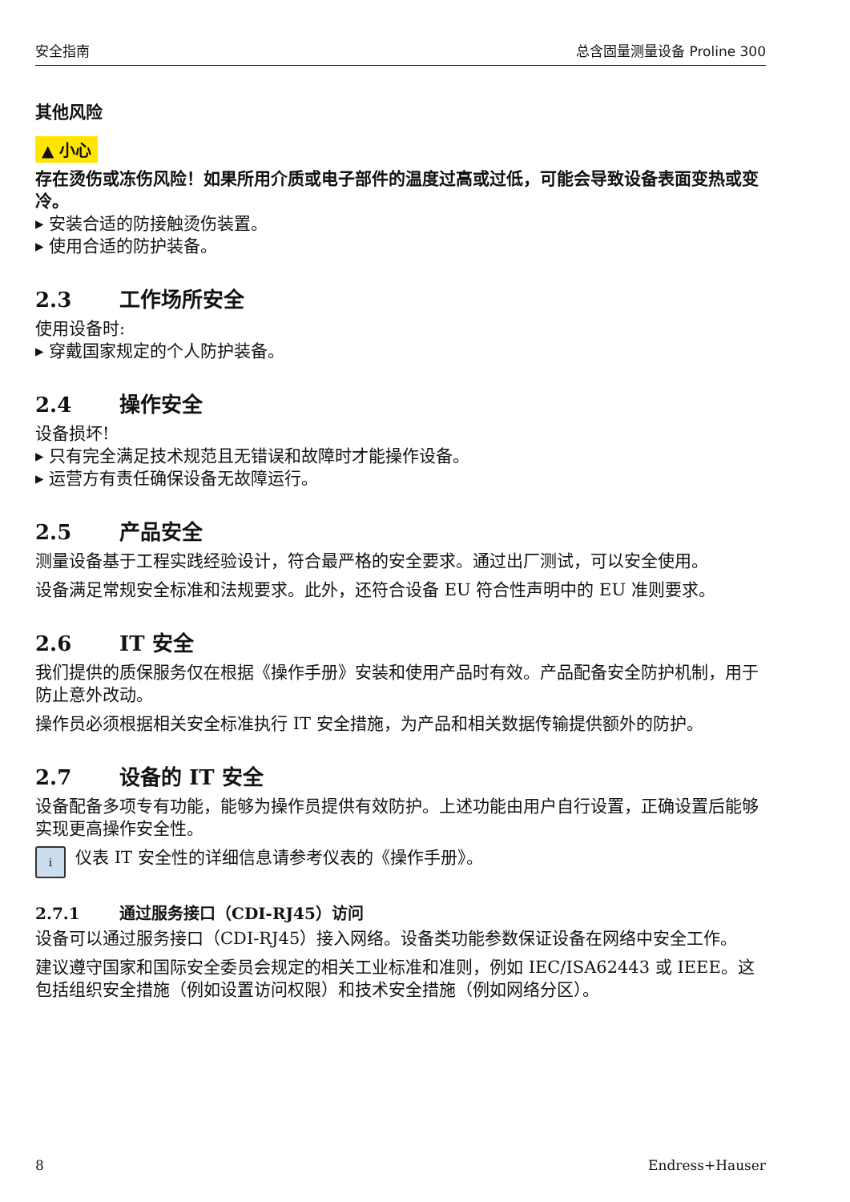安全指南 总含固量测量设备 Proline 300
其他风险
▲ 小心
存在烫伤或冻伤风险！如果所用介质或电子部件的温度过高或过低，可能会导致设备表面变热或变冷。
安装合适的防接触烫伤装置。
使用合适的防护装备。
2.3 工作场所安全
使用设备时:
穿戴国家规定的个人防护装备。
2.4 操作安全
设备损坏!
只有完全满足技术规范且无错误和故障时才能操作设备。
运营方有责任确保设备无故障运行。
2.5 产品安全
测量设备基于工程实践经验设计，符合最严格的安全要求。通过出厂测试，可以安全使用。
设备满足常规安全标准和法规要求。此外，还符合设备 EU 符合性声明中的 EU 准则要求。
2.6 IT 安全
我们提供的质保服务仅在根据《操作手册》安装和使用产品时有效。产品配备安全防护机制，用于防止意外改动。
操作员必须根据相关安全标准执行 IT 安全措施，为产品和相关数据传输提供额外的防护。
2.7 设备的 IT 安全
设备配备多项专有功能，能够为操作员提供有效防护。上述功能由用户自行设置，正确设置后能够实现更高操作安全性。
i
仪表 IT 安全性的详细信息请参考仪表的《操作手册》。
2.7.1 通过服务接口（CDI-RJ45）访问
设备可以通过服务接口（CDI-RJ45）接入网络。设备类功能参数保证设备在网络中安全工作。
建议遵守国家和国际安全委员会规定的相关工业标准和准则，例如 IEC/ISA62443 或 IEEE。这包括组织安全措施（例如设置访问权限）和技术安全措施（例如网络分区）。
8 Endress+Hauser